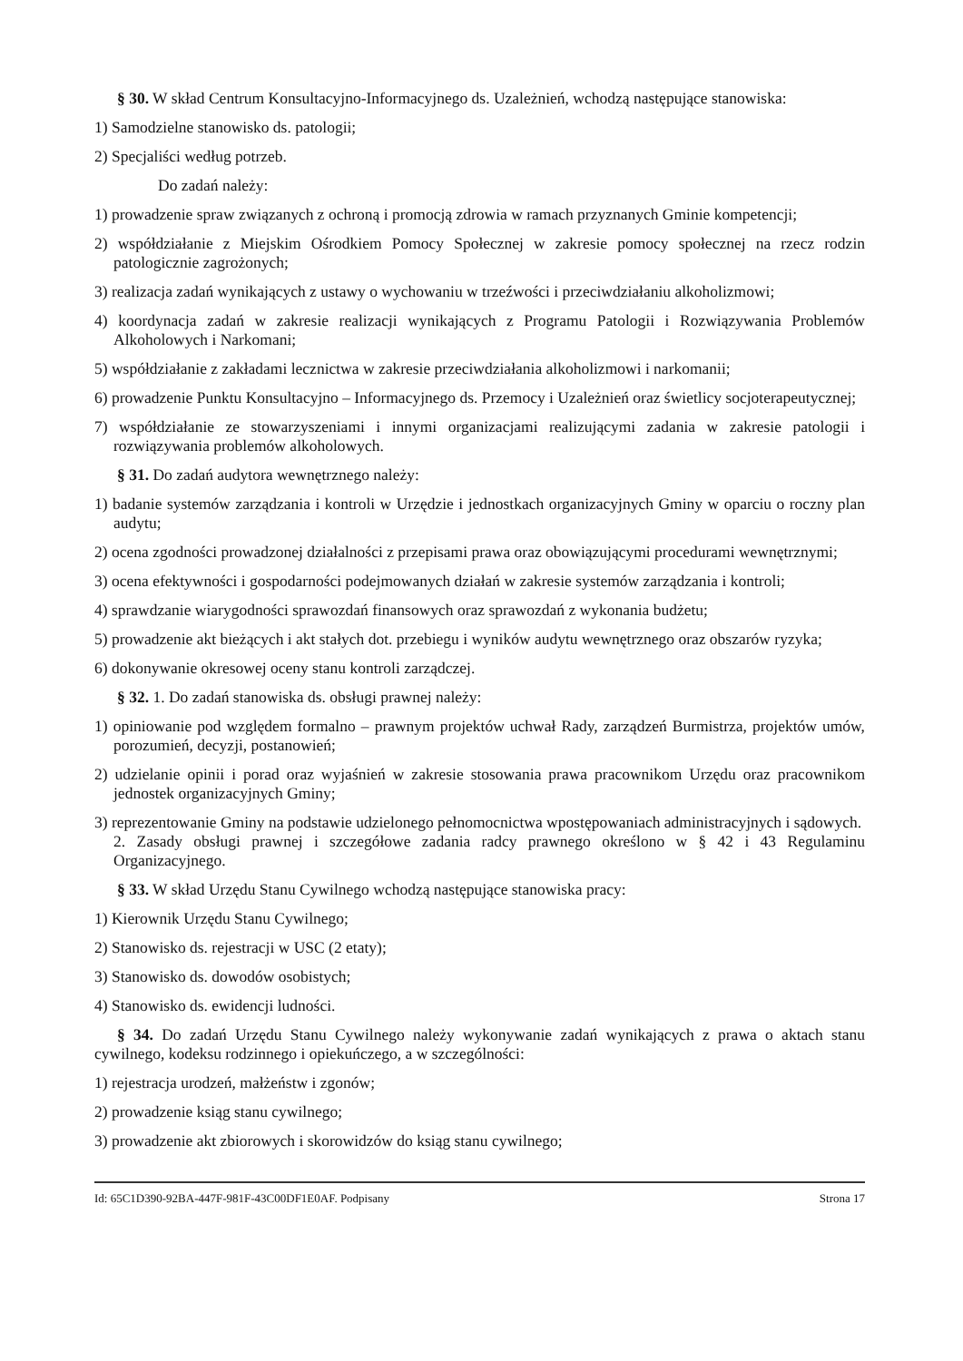§ 30. W skład Centrum Konsultacyjno-Informacyjnego ds. Uzależnień, wchodzą następujące stanowiska:
1) Samodzielne stanowisko ds. patologii;
2) Specjaliści według potrzeb.
Do zadań należy:
1) prowadzenie spraw związanych z ochroną i promocją zdrowia w ramach przyznanych Gminie kompetencji;
2) współdziałanie z Miejskim Ośrodkiem Pomocy Społecznej w zakresie pomocy społecznej na rzecz rodzin patologicznie zagrożonych;
3) realizacja zadań wynikających z ustawy o wychowaniu w trzeźwości i przeciwdziałaniu alkoholizmowi;
4) koordynacja zadań w zakresie realizacji wynikających z Programu Patologii i Rozwiązywania Problemów Alkoholowych i Narkomani;
5) współdziałanie z zakładami lecznictwa w zakresie przeciwdziałania alkoholizmowi i narkomanii;
6) prowadzenie Punktu Konsultacyjno – Informacyjnego ds. Przemocy i Uzależnień oraz świetlicy socjoterapeutycznej;
7) współdziałanie ze stowarzyszeniami i innymi organizacjami realizującymi zadania w zakresie patologii i rozwiązywania problemów alkoholowych.
§ 31. Do zadań audytora wewnętrznego należy:
1) badanie systemów zarządzania i kontroli w Urzędzie i jednostkach organizacyjnych Gminy w oparciu o roczny plan audytu;
2) ocena zgodności prowadzonej działalności z przepisami prawa oraz obowiązującymi procedurami wewnętrznymi;
3) ocena efektywności i gospodarności podejmowanych działań w zakresie systemów zarządzania i kontroli;
4) sprawdzanie wiarygodności sprawozdań finansowych oraz sprawozdań z wykonania budżetu;
5) prowadzenie akt bieżących i akt stałych dot. przebiegu i wyników audytu wewnętrznego oraz obszarów ryzyka;
6) dokonywanie okresowej oceny stanu kontroli zarządczej.
§ 32. 1. Do zadań stanowiska ds. obsługi prawnej należy:
1) opiniowanie pod względem formalno – prawnym projektów uchwał Rady, zarządzeń Burmistrza, projektów umów, porozumień, decyzji, postanowień;
2) udzielanie opinii i porad oraz wyjaśnień w zakresie stosowania prawa pracownikom Urzędu oraz pracownikom jednostek organizacyjnych Gminy;
3) reprezentowanie Gminy na podstawie udzielonego pełnomocnictwa wpostępowaniach administracyjnych i sądowych.
2. Zasady obsługi prawnej i szczegółowe zadania radcy prawnego określono w § 42 i 43 Regulaminu Organizacyjnego.
§ 33. W skład Urzędu Stanu Cywilnego wchodzą następujące stanowiska pracy:
1) Kierownik Urzędu Stanu Cywilnego;
2) Stanowisko ds. rejestracji w USC (2 etaty);
3) Stanowisko ds. dowodów osobistych;
4) Stanowisko ds. ewidencji ludności.
§ 34. Do zadań Urzędu Stanu Cywilnego należy wykonywanie zadań wynikających z prawa o aktach stanu cywilnego, kodeksu rodzinnego i opiekuńczego, a w szczególności:
1) rejestracja urodzeń, małżeństw i zgonów;
2) prowadzenie ksiąg stanu cywilnego;
3) prowadzenie akt zbiorowych i skorowidzów do ksiąg stanu cywilnego;
Id: 65C1D390-92BA-447F-981F-43C00DF1E0AF. Podpisany Strona 17